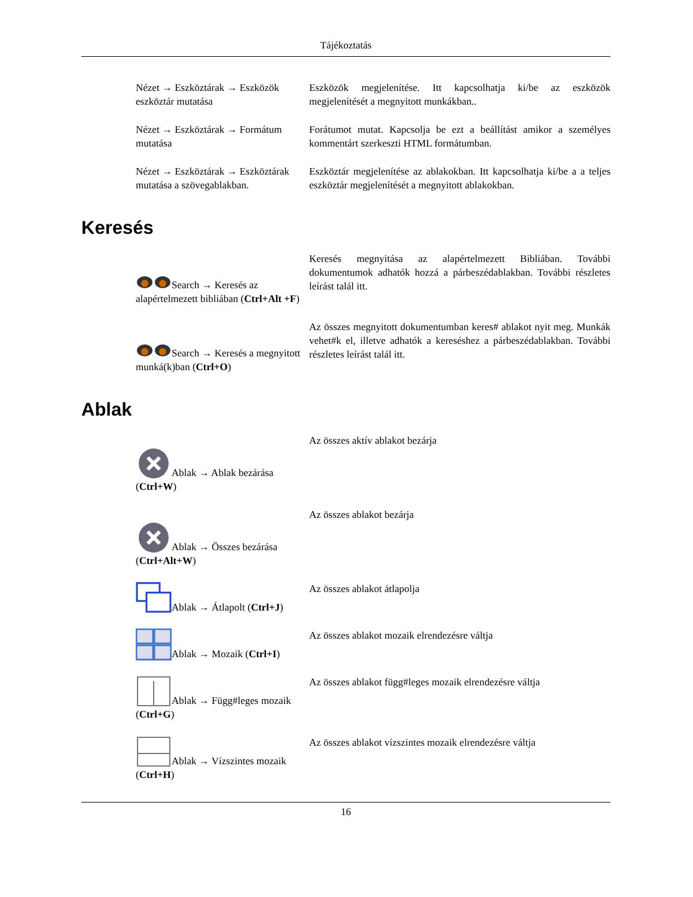Tájékoztatás
| Nézet → Eszköztárak → Eszközök eszköztár mutatása | Eszközök megjelenítése. Itt kapcsolhatja ki/be az eszközök megjelenítését a megnyitott munkákban.. |
| Nézet → Eszköztárak → Formátum mutatása | Forátumot mutat. Kapcsolja be ezt a beállítást amikor a személyes kommentárt szerkeszti HTML formátumban. |
| Nézet → Eszköztárak → Eszköztárak mutatása a szövegablakban. | Eszköztár megjelenítése az ablakokban. Itt kapcsolhatja ki/be a a teljes eszköztár megjelenítését a megnyitott ablakokban. |
Keresés
| Search → Keresés az alapértelmezett bibliában ( Ctrl+Alt +F ) | Keresés megnyitása az alapértelmezett Bibliában. További dokumentumok adhatók hozzá a párbeszédablakban. További részletes leírást talál itt. |
| Search → Keresés a megnyitott munká(k)ban ( Ctrl+O ) | Az összes megnyitott dokumentumban keres# ablakot nyit meg. Munkák vehet#k el, illetve adhatók a kereséshez a párbeszédablakban. További részletes leírást talál itt. |
Ablak
| Ablak → Ablak bezárása ( Ctrl+W ) | Az összes aktív ablakot bezárja |
| Ablak → Összes bezárása ( Ctrl+Alt+W ) | Az összes ablakot bezárja |
| Ablak → Átlapolt ( Ctrl+J ) | Az összes ablakot átlapolja |
| Ablak → Mozaik ( Ctrl+I ) | Az összes ablakot mozaik elrendezésre váltja |
| Ablak → Függ#leges mozaik ( Ctrl+G ) | Az összes ablakot függ#leges mozaik elrendezésre váltja |
| Ablak → Vízszintes mozaik ( Ctrl+H ) | Az összes ablakot vízszintes mozaik elrendezésre váltja |
16